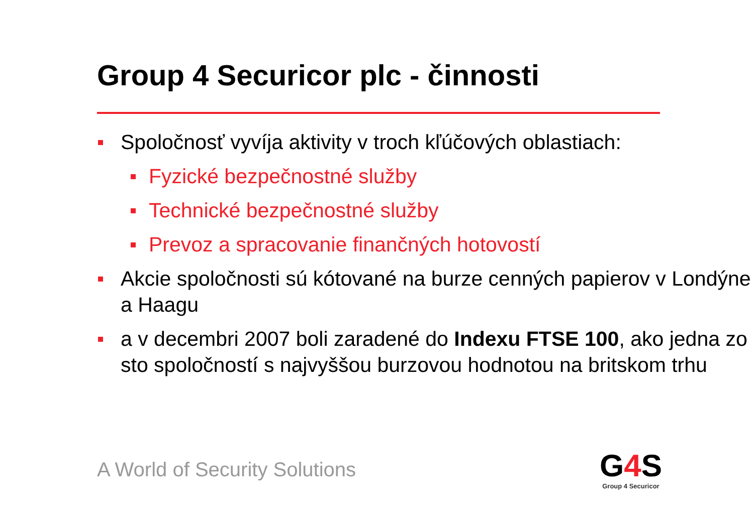Group 4 Securicor plc - činnosti
Spoločnosť vyvíja aktivity v troch kľúčových oblastiach:
Fyzické bezpečnostné služby
Technické bezpečnostné služby
Prevoz a spracovanie finančných hotovostí
Akcie spoločnosti sú kótované na burze cenných papierov v Londýne a Haagu
a v decembri 2007 boli zaradené do Indexu FTSE 100, ako jedna zo sto spoločností s najvyššou burzovou hodnotou na britskom trhu
A World of Security Solutions
G4 S
Group 4 Securicor